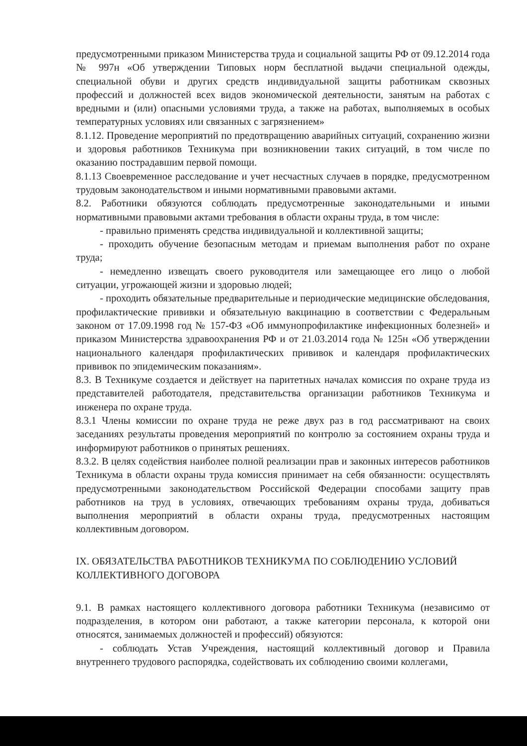предусмотренными приказом Министерства труда и социальной защиты РФ от 09.12.2014 года № 997н «Об утверждении Типовых норм бесплатной выдачи специальной одежды, специальной обуви и других средств индивидуальной защиты работникам сквозных профессий и должностей всех видов экономической деятельности, занятым на работах с вредными и (или) опасными условиями труда, а также на работах, выполняемых в особых температурных условиях или связанных с загрязнением»
8.1.12. Проведение мероприятий по предотвращению аварийных ситуаций, сохранению жизни и здоровья работников Техникума при возникновении таких ситуаций, в том числе по оказанию пострадавшим первой помощи.
8.1.13 Своевременное расследование и учет несчастных случаев в порядке, предусмотренном трудовым законодательством и иными нормативными правовыми актами.
8.2. Работники обязуются соблюдать предусмотренные законодательными и иными нормативными правовыми актами требования в области охраны труда, в том числе:
- правильно применять средства индивидуальной и коллективной защиты;
- проходить обучение безопасным методам и приемам выполнения работ по охране труда;
- немедленно извещать своего руководителя или замещающее его лицо о любой ситуации, угрожающей жизни и здоровью людей;
- проходить обязательные предварительные и периодические медицинские обследования, профилактические прививки и обязательную вакцинацию в соответствии с Федеральным законом от 17.09.1998 год № 157-ФЗ «Об иммунопрофилактике инфекционных болезней» и приказом Министерства здравоохранения РФ и от 21.03.2014 года № 125н «Об утверждении национального календаря профилактических прививок и календаря профилактических прививок по эпидемическим показаниям».
8.3. В Техникуме создается и действует на паритетных началах комиссия по охране труда из представителей работодателя, представительства организации работников Техникума и инженера по охране труда.
8.3.1 Члены комиссии по охране труда не реже двух раз в год рассматривают на своих заседаниях результаты проведения мероприятий по контролю за состоянием охраны труда и информируют работников о принятых решениях.
8.3.2. В целях содействия наиболее полной реализации прав и законных интересов работников Техникума в области охраны труда комиссия принимает на себя обязанности: осуществлять предусмотренными законодательством Российской Федерации способами защиту прав работников на труд в условиях, отвечающих требованиям охраны труда, добиваться выполнения мероприятий в области охраны труда, предусмотренных настоящим коллективным договором.
IX. ОБЯЗАТЕЛЬСТВА РАБОТНИКОВ ТЕХНИКУМА ПО СОБЛЮДЕНИЮ УСЛОВИЙ КОЛЛЕКТИВНОГО ДОГОВОРА
9.1. В рамках настоящего коллективного договора работники Техникума (независимо от подразделения, в котором они работают, а также категории персонала, к которой они относятся, занимаемых должностей и профессий) обязуются:
- соблюдать Устав Учреждения, настоящий коллективный договор и Правила внутреннего трудового распорядка, содействовать их соблюдению своими коллегами,